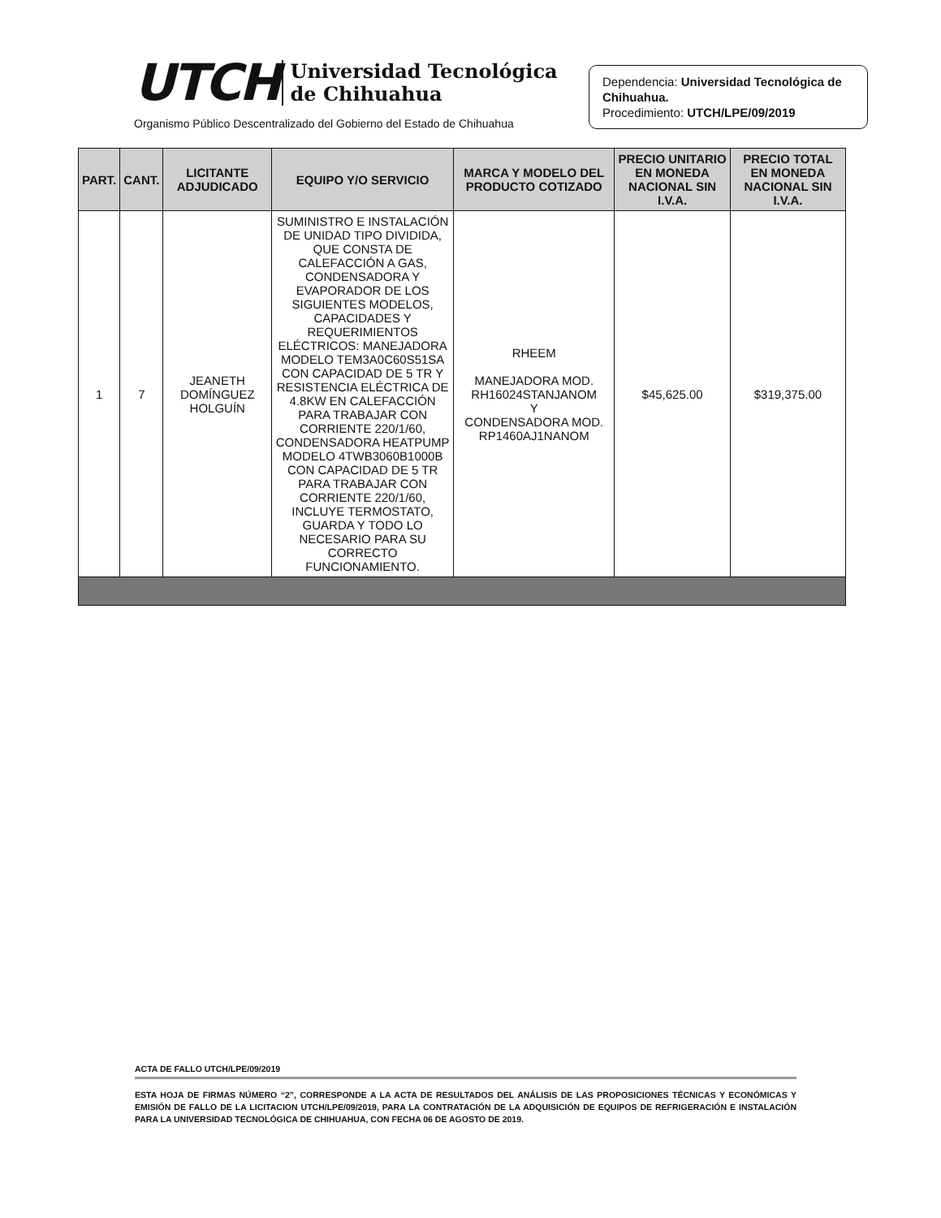UTCH Universidad Tecnológica
de Chihuahua
Organismo Público Descentralizado del Gobierno del Estado de Chihuahua
Dependencia: Universidad Tecnológica de Chihuahua.
Procedimiento: UTCH/LPE/09/2019
| PART. | CANT. | LICITANTE ADJUDICADO | EQUIPO Y/O SERVICIO | MARCA Y MODELO DEL PRODUCTO COTIZADO | PRECIO UNITARIO EN MONEDA NACIONAL SIN I.V.A. | PRECIO TOTAL EN MONEDA NACIONAL SIN I.V.A. |
| --- | --- | --- | --- | --- | --- | --- |
| 1 | 7 | JEANETH DOMÍNGUEZ HOLGUÍN | SUMINISTRO E INSTALACIÓN DE UNIDAD TIPO DIVIDIDA, QUE CONSTA DE CALEFACCIÓN A GAS, CONDENSADORA Y EVAPORADOR DE LOS SIGUIENTES MODELOS, CAPACIDADES Y REQUERIMIENTOS ELÉCTRICOS: MANEJADORA MODELO TEM3A0C60S51SA CON CAPACIDAD DE 5 TR Y RESISTENCIA ELÉCTRICA DE 4.8KW EN CALEFACCIÓN PARA TRABAJAR CON CORRIENTE 220/1/60, CONDENSADORA HEATPUMP MODELO 4TWB3060B1000B CON CAPACIDAD DE 5 TR PARA TRABAJAR CON CORRIENTE 220/1/60, INCLUYE TERMOSTATO, GUARDA Y TODO LO NECESARIO PARA SU CORRECTO FUNCIONAMIENTO. | RHEEM MANEJADORA MOD. RH16024STANJANOM Y CONDENSADORA MOD. RP1460AJ1NANOM | $45,625.00 | $319,375.00 |
ACTA DE FALLO UTCH/LPE/09/2019
ESTA HOJA DE FIRMAS NÚMERO “2”, CORRESPONDE A LA ACTA DE RESULTADOS DEL ANÁLISIS DE LAS PROPOSICIONES TÉCNICAS Y ECONÓMICAS Y EMISIÓN DE FALLO DE LA LICITACION UTCH/LPE/09/2019, PARA LA CONTRATACIÓN DE LA ADQUISICIÓN DE EQUIPOS DE REFRIGERACIÓN E INSTALACIÓN PARA LA UNIVERSIDAD TECNOLÓGICA DE CHIHUAHUA, CON FECHA 06 DE AGOSTO DE 2019.